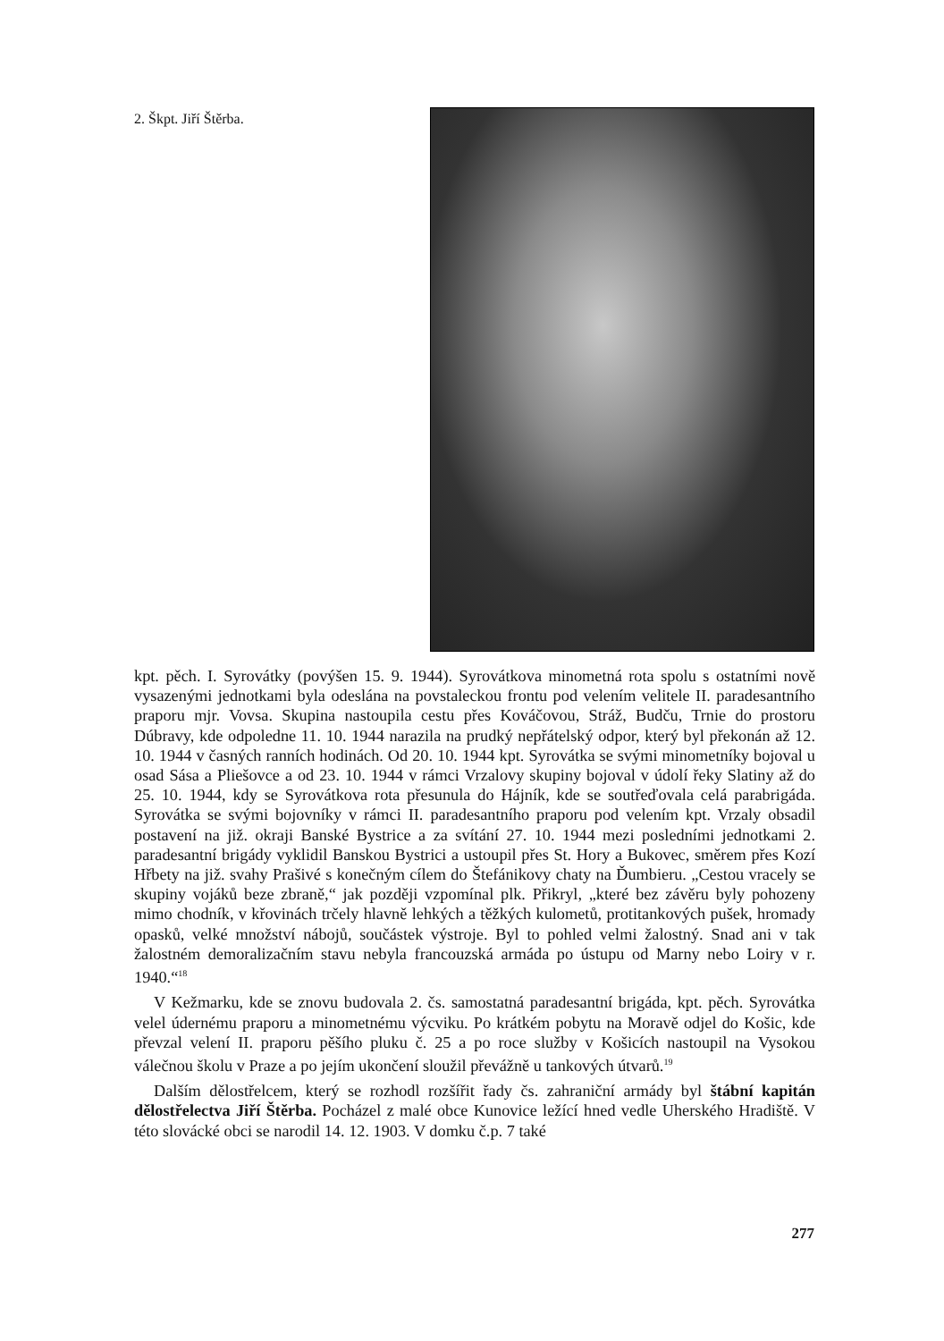2. Škpt. Jiří Štěrba.
kpt. pěch. I. Syrovátky (povýšen 15. 9. 1944). Syrovátkova minometná rota spolu s ostatními nově vysazenými jednotkami byla odeslána na povstaleckou frontu pod velením velitele II. paradesantního praporu mjr. Vovsa. Skupina nastoupila cestu přes Kováčovou, Stráž, Budču, Trnie do prostoru Dúbravy, kde odpoledne 11. 10. 1944 narazila na prudký nepřátelský odpor, který byl překonán až 12. 10. 1944 v časných ranních hodinách. Od 20. 10. 1944 kpt. Syrovátka se svými minometníky bojoval u osad Sása a Pliešovce a od 23. 10. 1944 v rámci Vrzalovy skupiny bojoval v údolí řeky Slatiny až do 25. 10. 1944, kdy se Syrovátkova rota přesunula do Hájník, kde se soutřeďovala celá parabrigáda. Syrovátka se svými bojovníky v rámci II. paradesantního praporu pod velením kpt. Vrzaly obsadil postavení na již. okraji Banské Bystrice a za svítání 27. 10. 1944 mezi posledními jednotkami 2. paradesantní brigády vyklidil Banskou Bystrici a ustoupil přes St. Hory a Bukovec, směrem přes Kozí Hřbety na již. svahy Prašivé s konečným cílem do Štefánikovy chaty na Ďumbieru. „Cestou vracely se skupiny vojáků beze zbraně,“ jak později vzpomínal plk. Přikryl, „které bez závěru byly pohozeny mimo chodník, v křovinách trčely hlavně lehkých a těžkých kulometů, protitankových pušek, hromady opasků, velké množství nábojů, součástek výstroje. Byl to pohled velmi žalostný. Snad ani v tak žalostném demoralizačním stavu nebyla francouzská armáda po ústupu od Marny nebo Loiry v r. 1940.“<sup>18</sup>
V Kežmarku, kde se znovu budovala 2. čs. samostatná paradesantní brigáda, kpt. pěch. Syrovátka velel údernému praporu a minometnému výcviku. Po krátkém pobytu na Moravě odjel do Košic, kde převzal velení II. praporu pěšího pluku č. 25 a po roce služby v Košicích nastoupil na Vysokou válečnou školu v Praze a po jejím ukončení sloužil převážně u tankových útvarů.<sup>19</sup>
Dalším dělostřelcem, který se rozhodl rozšířit řady čs. zahraniční armády byl štábní kapitán dělostřelectva Jiří Štěrba. Pocházel z malé obce Kunovice ležící hned vedle Uherského Hradiště. V této slovácké obci se narodil 14. 12. 1903. V domku č.p. 7 také
277